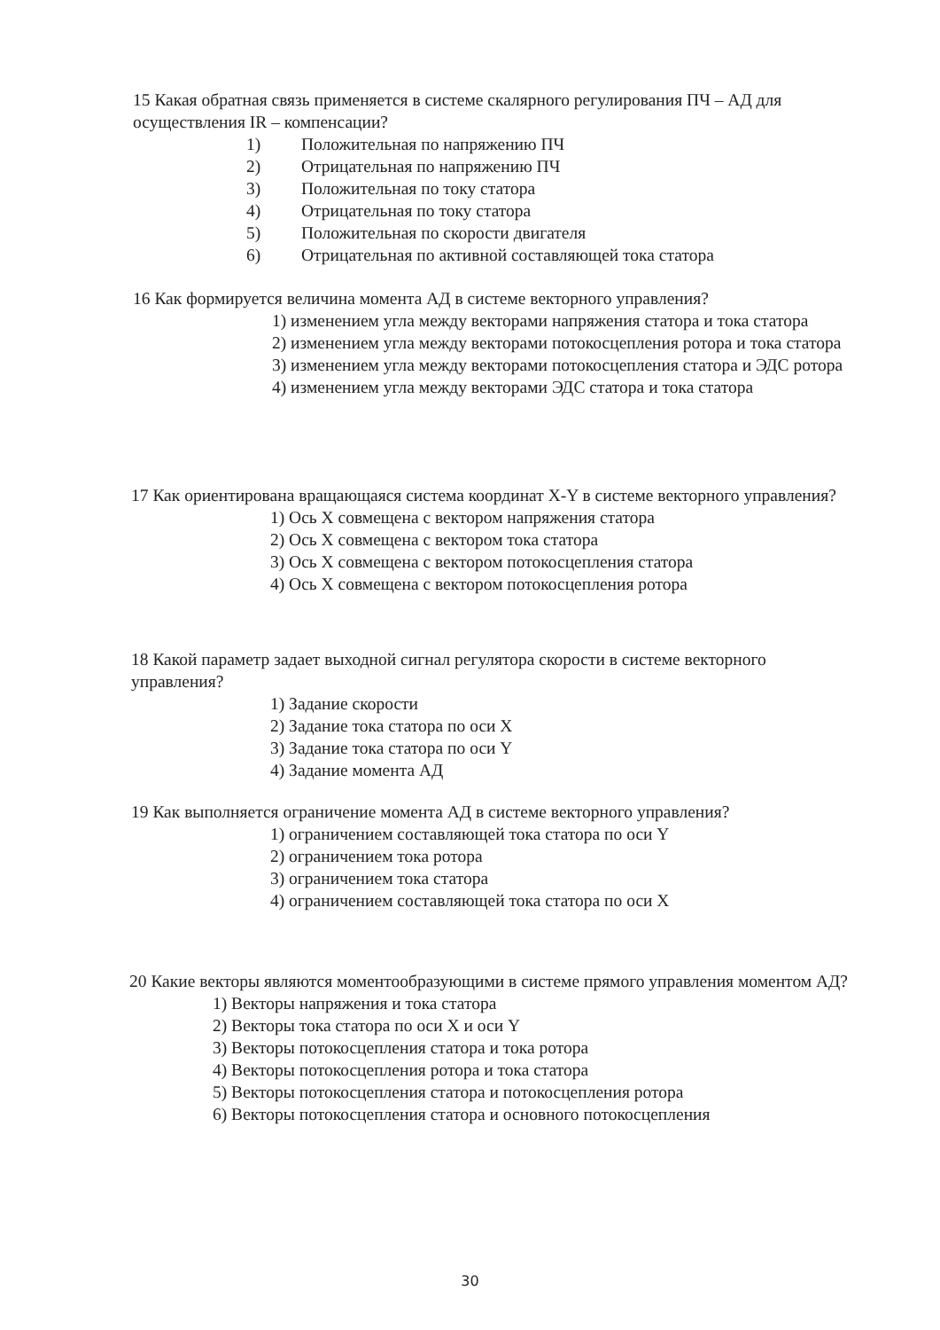15 Какая обратная связь применяется в системе скалярного регулирования ПЧ – АД для осуществления IR – компенсации?
1) Положительная по напряжению ПЧ
2) Отрицательная по напряжению ПЧ
3) Положительная по току статора
4) Отрицательная по току статора
5) Положительная по скорости двигателя
6) Отрицательная по активной составляющей тока статора
16 Как формируется величина момента АД в системе векторного управления?
1) изменением угла между векторами напряжения статора и тока статора
2) изменением угла между векторами потокосцепления ротора и тока статора
3) изменением угла между векторами потокосцепления статора и ЭДС ротора
4) изменением угла между векторами ЭДС статора и тока статора
17 Как ориентирована вращающаяся система координат X-Y в системе векторного управления?
1) Ось X совмещена с вектором напряжения статора
2) Ось X совмещена с вектором тока статора
3) Ось X совмещена с вектором потокосцепления статора
4) Ось X совмещена с вектором потокосцепления ротора
18 Какой параметр задает выходной сигнал регулятора скорости в системе векторного управления?
1) Задание скорости
2) Задание тока статора по оси X
3) Задание тока статора по оси Y
4) Задание момента АД
19 Как выполняется ограничение момента АД в системе векторного управления?
1) ограничением составляющей тока статора по оси Y
2) ограничением тока ротора
3) ограничением тока статора
4) ограничением составляющей тока статора по оси X
20 Какие векторы являются моментообразующими в системе прямого управления моментом АД?
1) Векторы напряжения и тока статора
2) Векторы тока статора по оси X и оси Y
3) Векторы потокосцепления статора и тока ротора
4) Векторы потокосцепления ротора и тока статора
5) Векторы потокосцепления статора и потокосцепления ротора
6) Векторы потокосцепления статора и основного потокосцепления
30